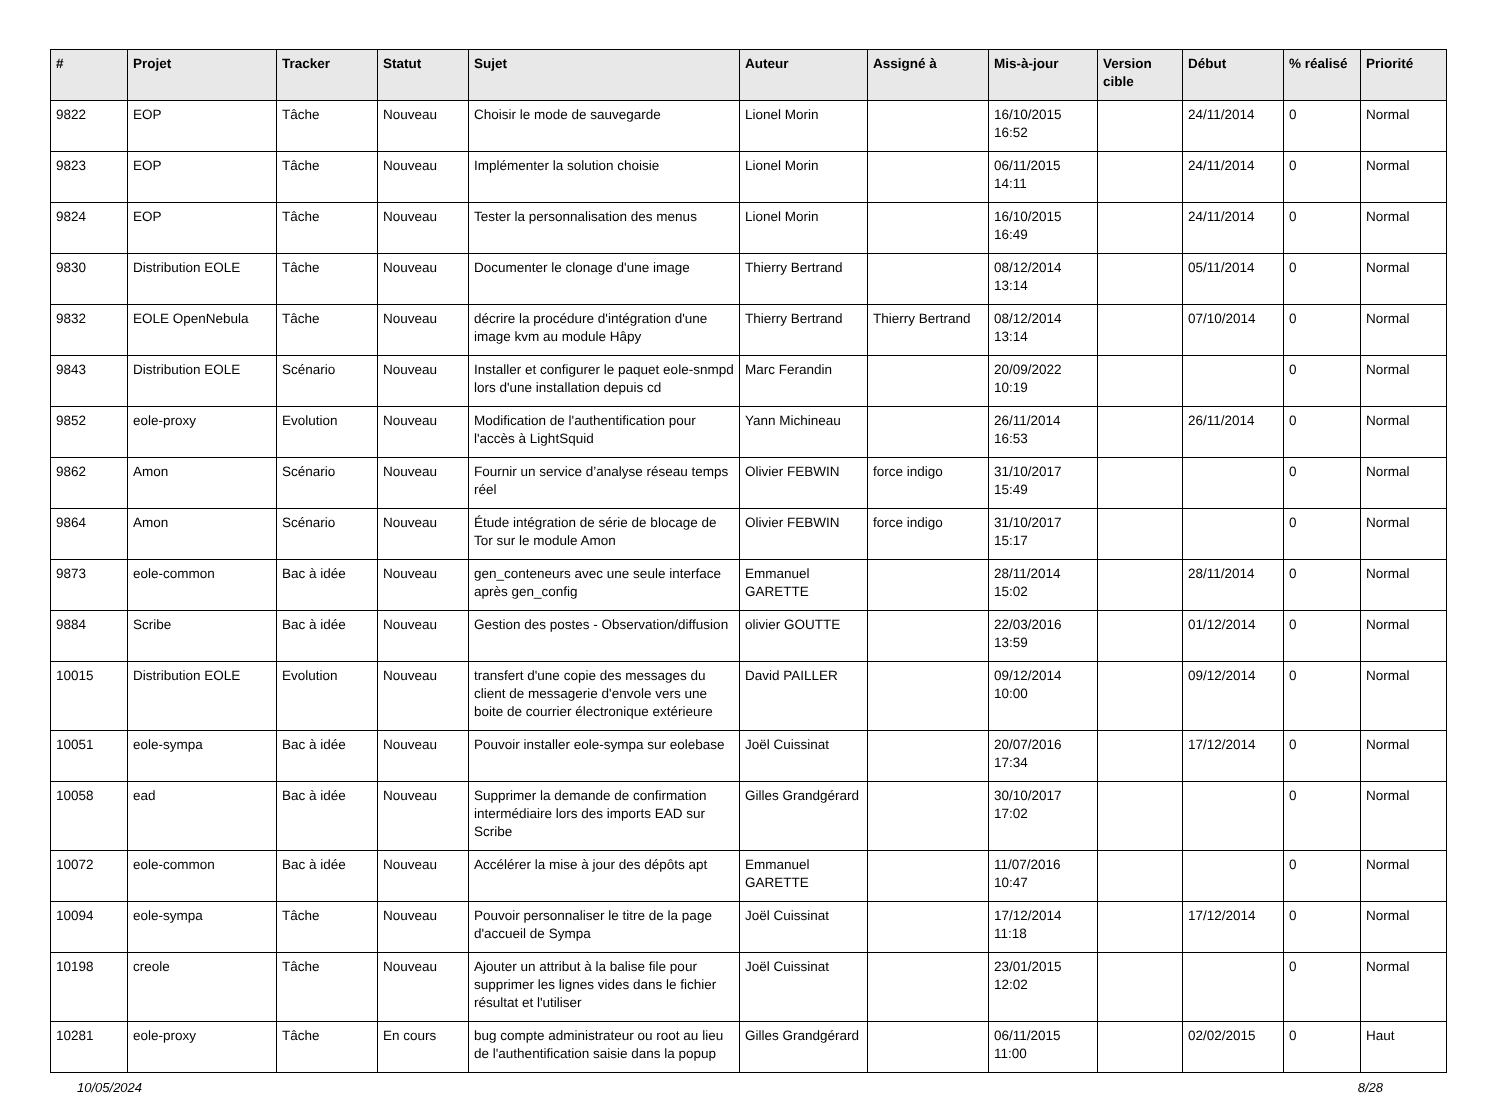| # | Projet | Tracker | Statut | Sujet | Auteur | Assigné à | Mis-à-jour | Version cible | Début | % réalisé | Priorité |
| --- | --- | --- | --- | --- | --- | --- | --- | --- | --- | --- | --- |
| 9822 | EOP | Tâche | Nouveau | Choisir le mode de sauvegarde | Lionel Morin | | 16/10/2015 16:52 | | 24/11/2014 | 0 | Normal |
| 9823 | EOP | Tâche | Nouveau | Implémenter la solution choisie | Lionel Morin | | 06/11/2015 14:11 | | 24/11/2014 | 0 | Normal |
| 9824 | EOP | Tâche | Nouveau | Tester la personnalisation des menus | Lionel Morin | | 16/10/2015 16:49 | | 24/11/2014 | 0 | Normal |
| 9830 | Distribution EOLE | Tâche | Nouveau | Documenter le clonage d'une image | Thierry Bertrand | | 08/12/2014 13:14 | | 05/11/2014 | 0 | Normal |
| 9832 | EOLE OpenNebula | Tâche | Nouveau | décrire la procédure d'intégration d'une image kvm au module Hâpy | Thierry Bertrand | Thierry Bertrand | 08/12/2014 13:14 | | 07/10/2014 | 0 | Normal |
| 9843 | Distribution EOLE | Scénario | Nouveau | Installer et configurer le paquet eole-snmpd lors d'une installation depuis cd | Marc Ferandin | | 20/09/2022 10:19 | | | 0 | Normal |
| 9852 | eole-proxy | Evolution | Nouveau | Modification de l'authentification pour l'accès à LightSquid | Yann Michineau | | 26/11/2014 16:53 | | 26/11/2014 | 0 | Normal |
| 9862 | Amon | Scénario | Nouveau | Fournir un service d’analyse réseau temps réel | Olivier FEBWIN | force indigo | 31/10/2017 15:49 | | | 0 | Normal |
| 9864 | Amon | Scénario | Nouveau | Étude intégration de série de blocage de Tor sur le module Amon | Olivier FEBWIN | force indigo | 31/10/2017 15:17 | | | 0 | Normal |
| 9873 | eole-common | Bac à idée | Nouveau | gen_conteneurs avec une seule interface après gen_config | Emmanuel GARETTE | | 28/11/2014 15:02 | | 28/11/2014 | 0 | Normal |
| 9884 | Scribe | Bac à idée | Nouveau | Gestion des postes - Observation/diffusion | olivier GOUTTE | | 22/03/2016 13:59 | | 01/12/2014 | 0 | Normal |
| 10015 | Distribution EOLE | Evolution | Nouveau | transfert d'une copie des messages du client de messagerie d'envole vers une boite de courrier électronique extérieure | David PAILLER | | 09/12/2014 10:00 | | 09/12/2014 | 0 | Normal |
| 10051 | eole-sympa | Bac à idée | Nouveau | Pouvoir installer eole-sympa sur eolebase | Joël Cuissinat | | 20/07/2016 17:34 | | 17/12/2014 | 0 | Normal |
| 10058 | ead | Bac à idée | Nouveau | Supprimer la demande de confirmation intermédiaire lors des imports EAD sur Scribe | Gilles Grandgérard | | 30/10/2017 17:02 | | | 0 | Normal |
| 10072 | eole-common | Bac à idée | Nouveau | Accélérer la mise à jour des dépôts apt | Emmanuel GARETTE | | 11/07/2016 10:47 | | | 0 | Normal |
| 10094 | eole-sympa | Tâche | Nouveau | Pouvoir personnaliser le titre de la page d'accueil de Sympa | Joël Cuissinat | | 17/12/2014 11:18 | | 17/12/2014 | 0 | Normal |
| 10198 | creole | Tâche | Nouveau | Ajouter un attribut à la balise file pour supprimer les lignes vides dans le fichier résultat et l'utiliser | Joël Cuissinat | | 23/01/2015 12:02 | | | 0 | Normal |
| 10281 | eole-proxy | Tâche | En cours | bug compte administrateur ou root au lieu de l'authentification saisie dans la popup | Gilles Grandgérard | | 06/11/2015 11:00 | | 02/02/2015 | 0 | Haut |
10/05/2024 8/28